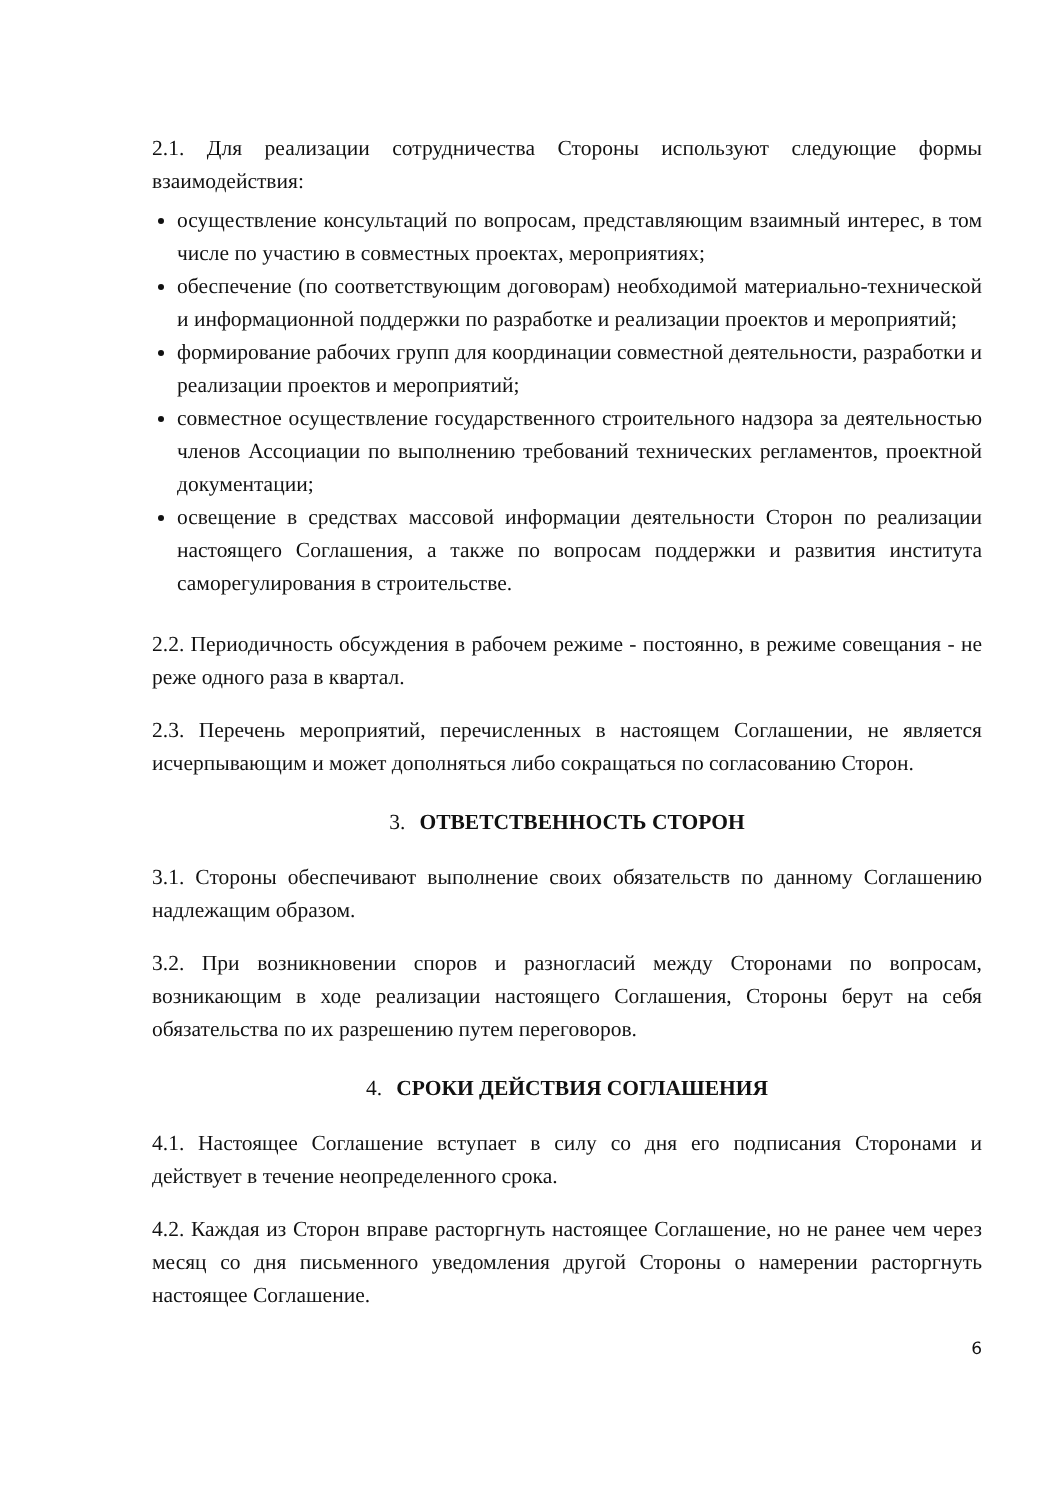2.1. Для реализации сотрудничества Стороны используют следующие формы взаимодействия:
осуществление консультаций по вопросам, представляющим взаимный интерес, в том числе по участию в совместных проектах, мероприятиях;
обеспечение (по соответствующим договорам) необходимой материально-технической и информационной поддержки по разработке и реализации проектов и мероприятий;
формирование рабочих групп для координации совместной деятельности, разработки и реализации проектов и мероприятий;
совместное осуществление государственного строительного надзора за деятельностью членов Ассоциации по выполнению требований технических регламентов, проектной документации;
освещение в средствах массовой информации деятельности Сторон по реализации настоящего Соглашения, а также по вопросам поддержки и развития института саморегулирования в строительстве.
2.2. Периодичность обсуждения в рабочем режиме - постоянно, в режиме совещания - не реже одного раза в квартал.
2.3. Перечень мероприятий, перечисленных в настоящем Соглашении, не является исчерпывающим и может дополняться либо сокращаться по согласованию Сторон.
3. ОТВЕТСТВЕННОСТЬ СТОРОН
3.1. Стороны обеспечивают выполнение своих обязательств по данному Соглашению надлежащим образом.
3.2. При возникновении споров и разногласий между Сторонами по вопросам, возникающим в ходе реализации настоящего Соглашения, Стороны берут на себя обязательства по их разрешению путем переговоров.
4. СРОКИ ДЕЙСТВИЯ СОГЛАШЕНИЯ
4.1. Настоящее Соглашение вступает в силу со дня его подписания Сторонами и действует в течение неопределенного срока.
4.2. Каждая из Сторон вправе расторгнуть настоящее Соглашение, но не ранее чем через месяц со дня письменного уведомления другой Стороны о намерении расторгнуть настоящее Соглашение.
6